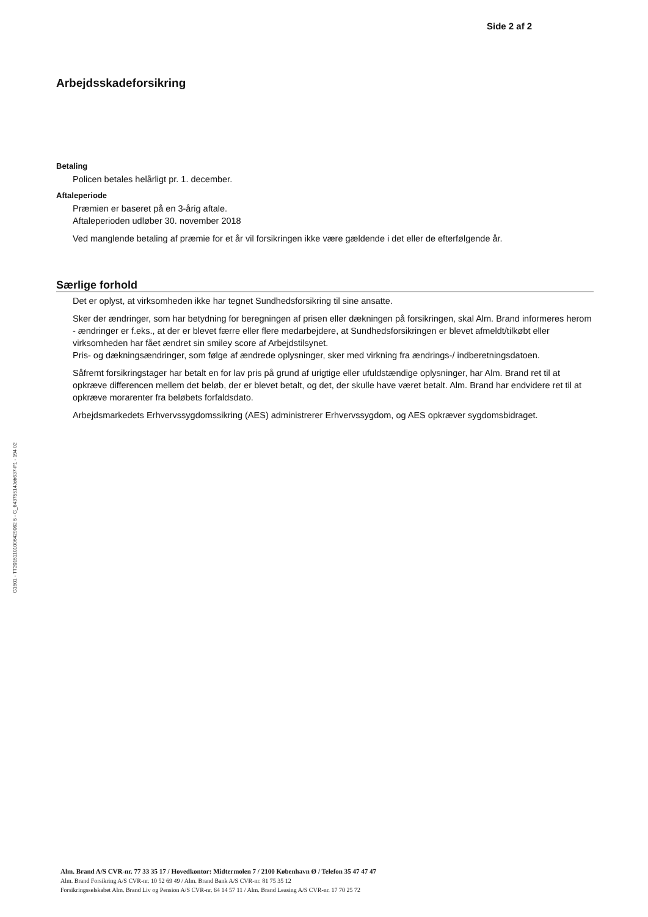Side 2 af 2
G1601 - TT20151101006429062 5 - G_64375514Job637-P1 - 194 02
Arbejdsskadeforsikring
Betaling
Policen betales helårligt pr. 1. december.
Aftaleperiode
Præmien er baseret på en 3-årig aftale.
Aftaleperioden udløber 30. november 2018
Ved manglende betaling af præmie for et år vil forsikringen ikke være gældende i det eller de efterfølgende år.
Særlige forhold
Det er oplyst, at virksomheden ikke har tegnet Sundhedsforsikring til sine ansatte.
Sker der ændringer, som har betydning for beregningen af prisen eller dækningen på forsikringen, skal Alm. Brand informeres herom - ændringer er f.eks., at der er blevet færre eller flere medarbejdere, at Sundhedsforsikringen er blevet afmeldt/tilkøbt eller virksomheden har fået ændret sin smiley score af Arbejdstilsynet.
Pris- og dækningsændringer, som følge af ændrede oplysninger, sker med virkning fra ændrings-/ indberetningsdatoen.
Såfremt forsikringstager har betalt en for lav pris på grund af urigtige eller ufuldstændige oplysninger, har Alm. Brand ret til at opkræve differencen mellem det beløb, der er blevet betalt, og det, der skulle have været betalt. Alm. Brand har endvidere ret til at opkræve morarenter fra beløbets forfaldsdato.
Arbejdsmarkedets Erhvervssygdomssikring (AES) administrerer Erhvervssygdom, og AES opkræver sygdomsbidraget.
Alm. Brand A/S CVR-nr. 77 33 35 17 / Hovedkontor: Midtermolen 7 / 2100 København Ø / Telefon 35 47 47 47
Alm. Brand Forsikring A/S CVR-nr. 10 52 69 49 / Alm. Brand Bank A/S CVR-nr. 81 75 35 12
Forsikringsselskabet Alm. Brand Liv og Pension A/S CVR-nr. 64 14 57 11 / Alm. Brand Leasing A/S CVR-nr. 17 70 25 72